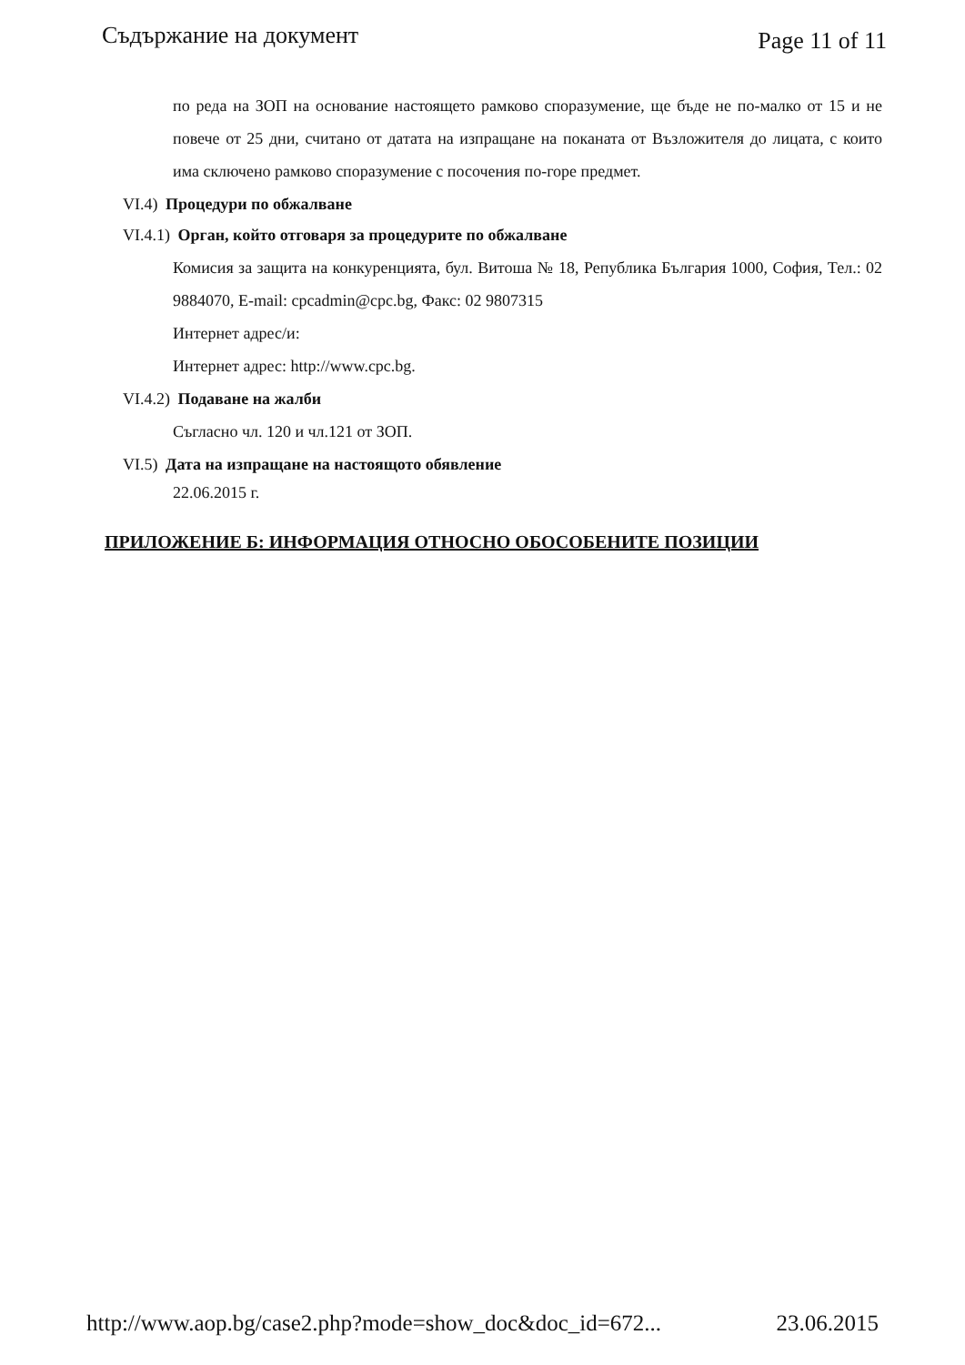Съдържание на документ Page 11 of 11
по реда на ЗОП на основание настоящето рамково споразумение, ще бъде не по-малко от 15 и не повече от 25 дни, считано от датата на изпращане на поканата от Възложителя до лицата, с които има сключено рамково споразумение с посочения по-горе предмет.
VI.4) Процедури по обжалване
VI.4.1) Орган, който отговаря за процедурите по обжалване
Комисия за защита на конкуренцията, бул. Витоша № 18, Република България 1000, София, Тел.: 02 9884070, E-mail: cpcadmin@cpc.bg, Факс: 02 9807315
Интернет адрес/и:
Интернет адрес: http://www.cpc.bg.
VI.4.2) Подаване на жалби
Съгласно чл. 120 и чл.121 от ЗОП.
VI.5) Дата на изпращане на настоящото обявление
22.06.2015 г.
ПРИЛОЖЕНИЕ Б: ИНФОРМАЦИЯ ОТНОСНО ОБОСОБЕНИТЕ ПОЗИЦИИ
http://www.aop.bg/case2.php?mode=show_doc&doc_id=672... 23.06.2015